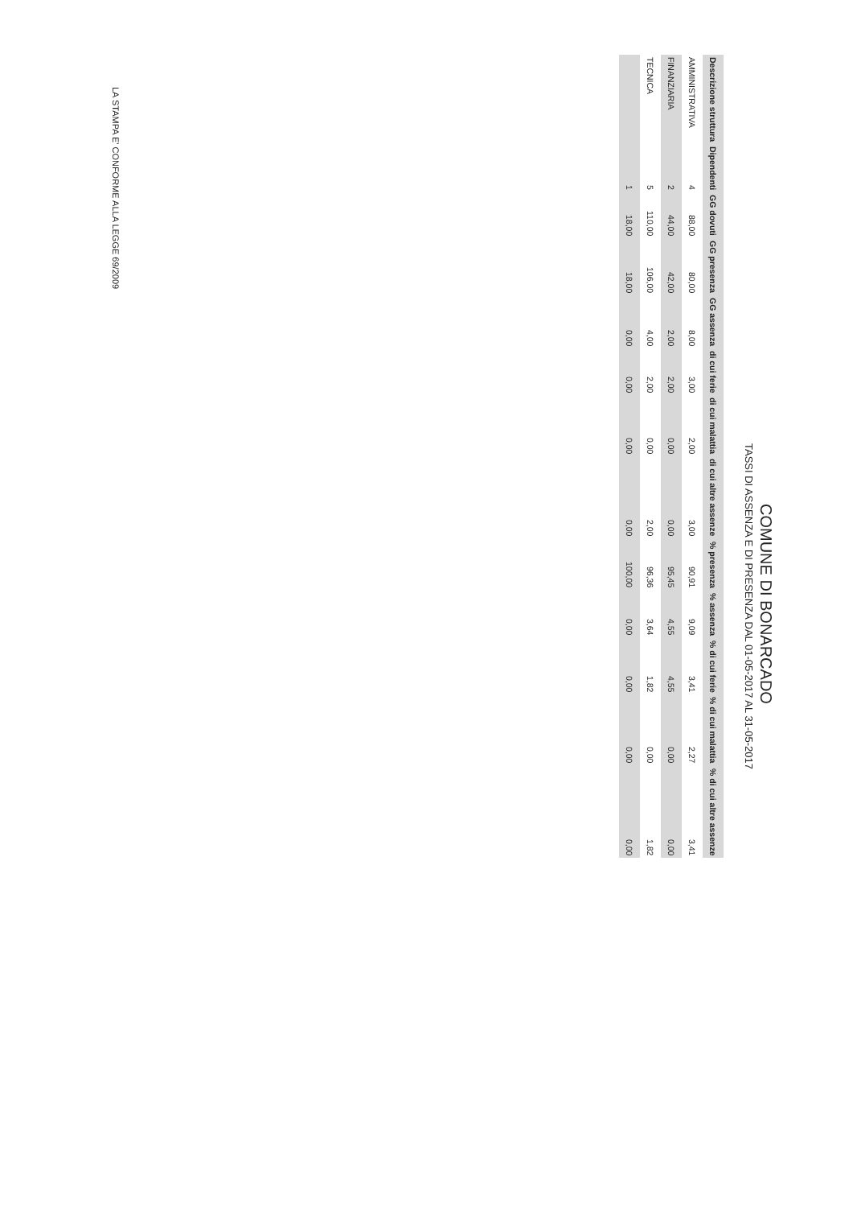COMUNE DI BONARCADO
TASSI DI ASSENZA E DI PRESENZA DAL 01-05-2017 AL 31-05-2017
| Descrizione struttura | Dipendenti | GG dovuti | GG presenza | GG assenza | di cui ferie | di cui malattia | di cui altre assenze | % presenza | % assenza | % di cui ferie | % di cui malattia | % di cui altre assenze |
| --- | --- | --- | --- | --- | --- | --- | --- | --- | --- | --- | --- | --- |
| AMMINISTRATIVA | 4 | 88,00 | 80,00 | 8,00 | 3,00 | 2,00 | 3,00 | 90,91 | 9,09 | 3,41 | 2,27 | 3,41 |
| FINANZIARIA | 2 | 44,00 | 42,00 | 2,00 | 2,00 | 0,00 | 0,00 | 95,45 | 4,55 | 4,55 | 0,00 | 0,00 |
| TECNICA | 5 | 110,00 | 106,00 | 4,00 | 2,00 | 0,00 | 2,00 | 96,36 | 3,64 | 1,82 | 0,00 | 1,82 |
| | 1 | 18,00 | 18,00 | 0,00 | 0,00 | 0,00 | 0,00 | 100,00 | 0,00 | 0,00 | 0,00 | 0,00 |
LA STAMPA E' CONFORME ALLA LEGGE 69/2009